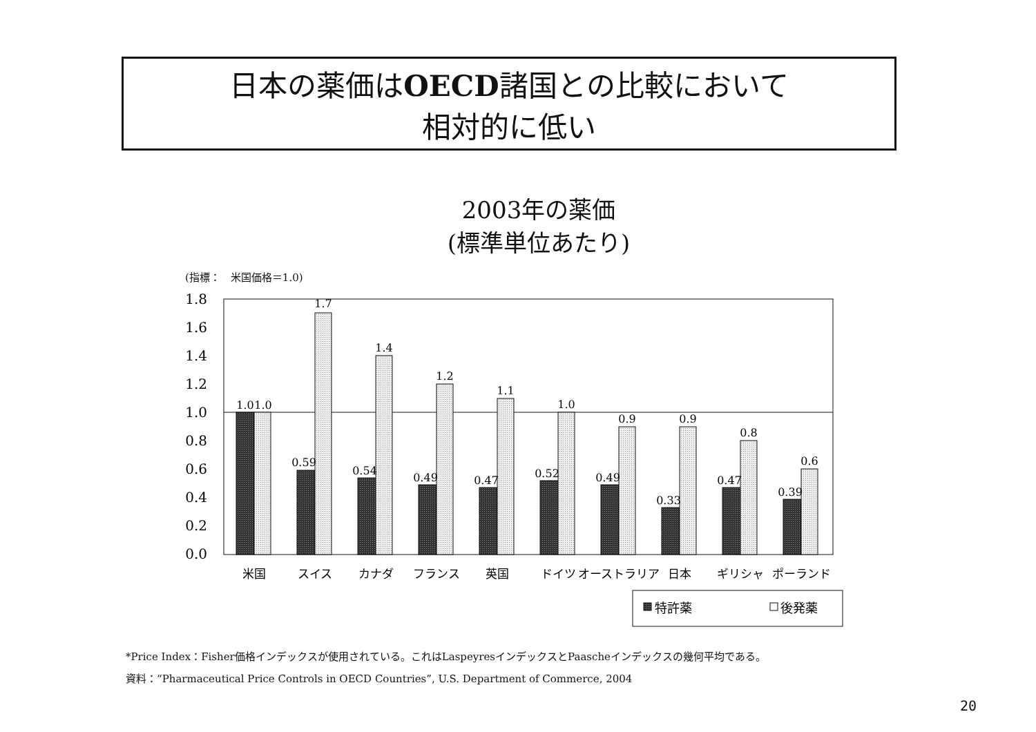日本の薬価はOECD諸国との比較において
相対的に低い
2003年の薬価
(標準単位あたり)
(指標：　米国価格＝1.0)
1.8
1.6
1.4
1.2
1.0
0.8
0.6
0.4
0.2
0.0
1.0
1.0
0.59
1.7
0.54
1.4
0.49
1.2
0.47
1.1
0.52
1.0
0.49
0.9
0.33
0.9
0.47
0.8
0.39
0.6
米国
スイス
カナダ
フランス
英国
ドイツ
オーストラリア
日本
ギリシャ
ポーランド
特許薬
後発薬
*Price Index：Fisher価格インデックスが使用されている。これはLaspeyresインデックスとPaascheインデックスの幾何平均である。
資料：“Pharmaceutical Price Controls in OECD Countries”, U.S. Department of Commerce, 2004
20